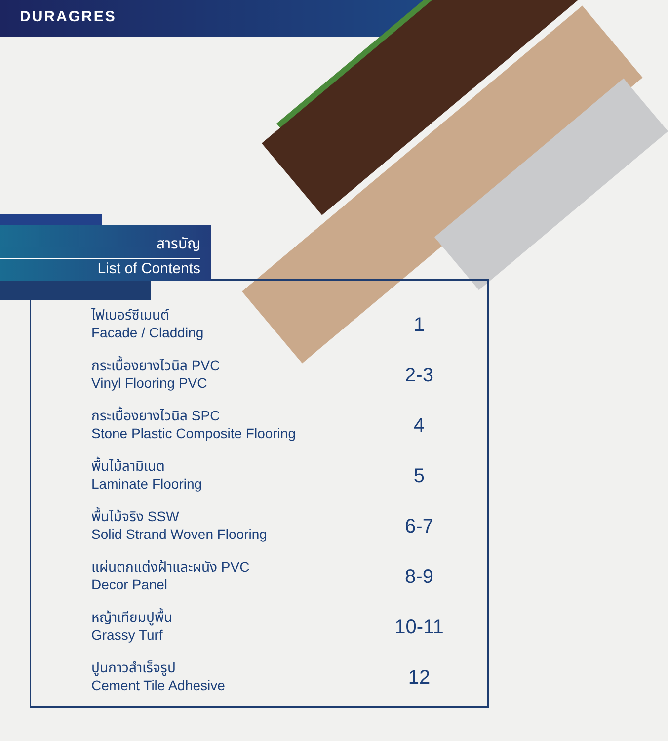DURAGRES
สารบัญ
List of Contents
| ไฟเบอร์ซีเมนต์ Facade / Cladding | 1 |
| กระเบื้องยางไวนิล PVC Vinyl Flooring PVC | 2-3 |
| กระเบื้องยางไวนิล SPC Stone Plastic Composite Flooring | 4 |
| พื้นไม้ลามิเนต Laminate Flooring | 5 |
| พื้นไม้จริง SSW Solid Strand Woven Flooring | 6-7 |
| แผ่นตกแต่งฝ้าและผนัง PVC Decor Panel | 8-9 |
| หญ้าเทียมปูพื้น Grassy Turf | 10-11 |
| ปูนกาวสำเร็จรูป Cement Tile Adhesive | 12 |